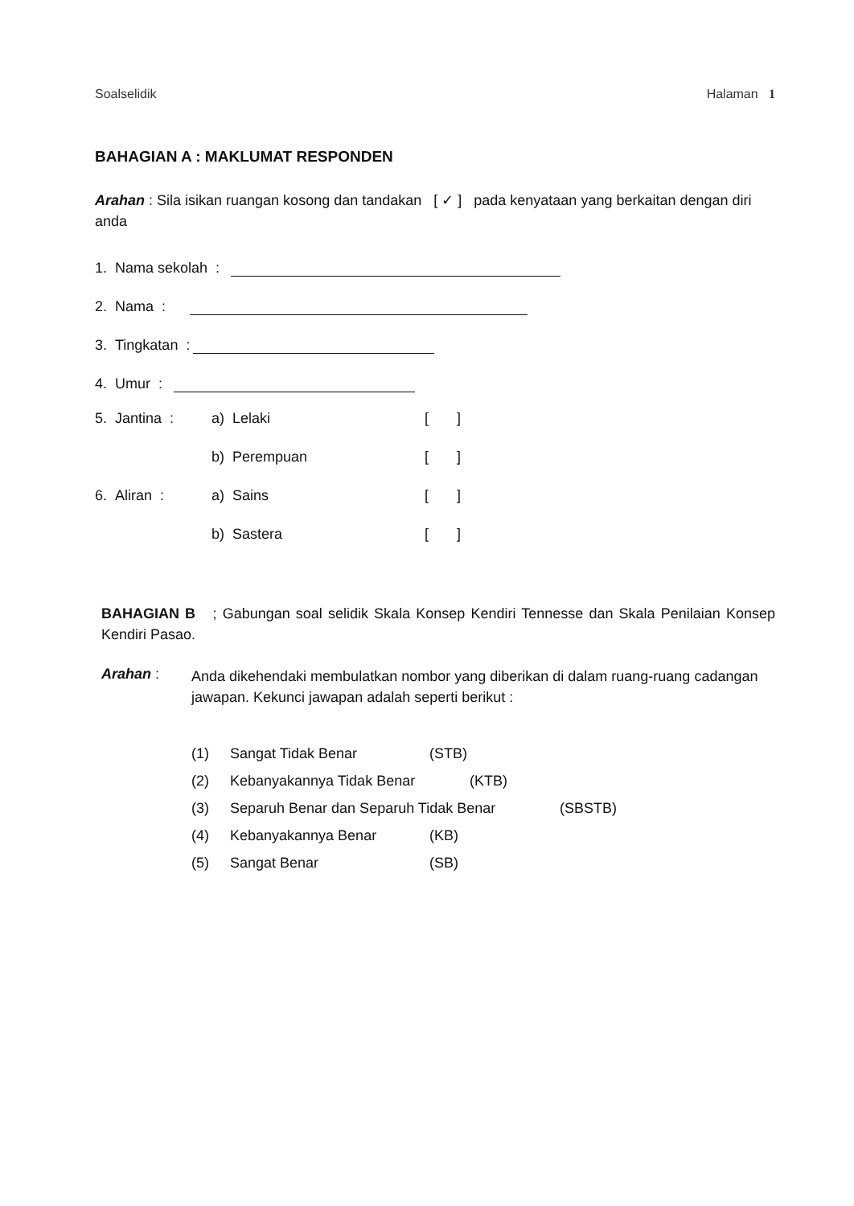Soalselidik Halaman 1
BAHAGIAN A : MAKLUMAT RESPONDEN
Arahan : Sila isikan ruangan kosong dan tandakan [ ✓ ] pada kenyataan yang berkaitan dengan diri anda
1. Nama sekolah :
2. Nama :
3. Tingkatan :
4. Umur :
5. Jantina : a) Lelaki [ ]
b) Perempuan [ ]
6. Aliran : a) Sains [ ]
b) Sastera [ ]
BAHAGIAN B ; Gabungan soal selidik Skala Konsep Kendiri Tennesse dan Skala Penilaian Konsep Kendiri Pasao.
Arahan :
Anda dikehendaki membulatkan nombor yang diberikan di dalam ruang-ruang cadangan jawapan. Kekunci jawapan adalah seperti berikut :
(1) Sangat Tidak Benar (STB)
(2) Kebanyakannya Tidak Benar (KTB)
(3) Separuh Benar dan Separuh Tidak Benar (SBSTB)
(4) Kebanyakannya Benar (KB)
(5) Sangat Benar (SB)